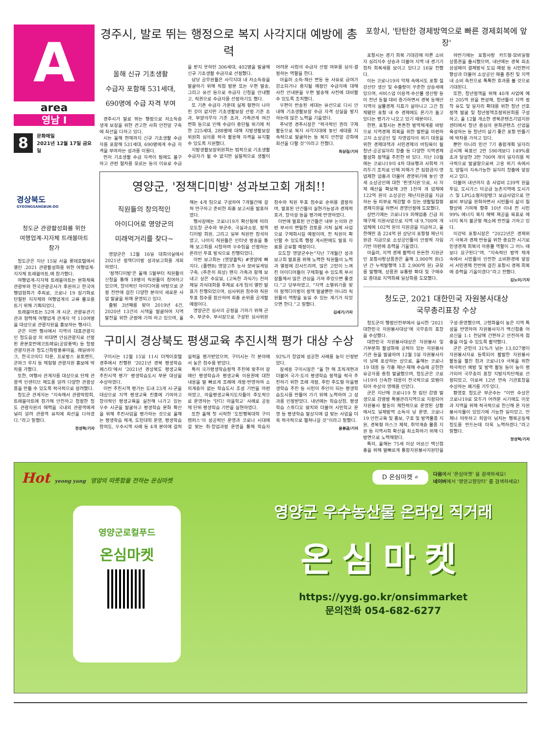A
area
영남 I
8
문화매일
2021년 12월 17일 금요일
경상북도
GYEONGSANGBUK-DO
청도군 관광활성화를 위한
여행업계-지자체 트래블마트
참가
청도군은 지난 15일 서울 롯데호텔에서 열린 .2021 관광활성화를 위한 여행업계-지자체 트래블마트.에 참가했다.
여행업계-지자체 트래블마트는 문화체육관광부와 한국관광공사가 후원하고 한국여행업협회가 주최로, 코로나 19 장기화로 단절된 지자체와 여행업계의 교류 물꼬를 트기 위해 기획되었다.
트래블마트는 52여 개 시군, 관광유관기관과 협력해 여행업계 관계자 약 110여명을 대상으로 관광자원을 홍보하는 행사다.
군은 이번 행사에서 지역의 대표관광지인 청도읍성 외 비대면 안심관광지로 선정된 운문호반에코트레일(공암풍벽) 등 청정 관광자원과 청도신화랑풍류마을, 레일바이크, 한국코미디 타운, 프로방스 포토랜드, 군파크 루지 등 체험형 관광자원 홍보에 박차를 가했다.
또한, 여행사 관계자를 대상으로 단체 관광객 인센티브 제도를 알려 다양한 관광상품을 만들 수 있도록 적극적으로 장려했다.
청도군 관계자는 “지속해서 관광박람회, 트래블마트에 참가해 안전하고 청정한 청도 관광자원의 매력을 국내외 관광객에게 널리 알려 관광객 유치에 최선을 다하겠다.”라고 말했다.
정성혁/기자
경주시, 발로 뛰는 행정으로 복지 사각지대 예방에 총력
올해 신규 기초생활
수급자 포함해 531세대,
690명에 수급 자격 부여
경주시가 발로 뛰는 행정으로 저소득층 생계 보장을 위한 견고한 사회 안전망 구축에 최선을 다하고 있다.
시는 올해 현재까지 신규 기초생활 수급자를 포함해 531세대, 690명에게 수급 자격을 부여하는 성과를 이뤘다.
먼저 기초생활 수급 자격이 됨에도 불구하고 관련 절차를 모르는 등의 이유로 수급을 받지 못하던 306세대, 402명을 발굴해 신규 기초생활 수급자로 선정했다.
담당 공무원들은 사각지대 내 저소득층을 발굴하기 위해 직접 방문 또는 우편 발송, 그리고 유선 등으로 수급자 신청을 안내했고, 직권으로 수급자를 선정하기도 했다.
또 기존 수급자 가운데 실제 형편이 나아진 것이 없지만 기초생활보장 선정 기준 초과, 부양의무자 기준 초과, 가족관계 여건 변화 등으로 인해 수급이 중단될 위기에 처한 225세대, 288명에 대해 지방생활보장위원회 심의를 적극 활용해 자격을 유지할 수 있도록 지원했다.
지방생활보장위원회는 법적으로 기초생활 수급자가 될 수 없지만 실질적으로 생활이 어려운 사람의 수급자 선정 여부를 심의·결정하는 역할을 한다.
아울러 소득·재산 변동 등 사유로 급여가 감소되거나 중지될 예정인 수급자에 대해 사전 안내문을 우편 발송해 사전에 대비할 수 있도록 조치했다.
우편이 반송된 세대는 유선으로 다시 안내해 기초생활보장 수급 자격 상실을 방지하는데 많은 노력을 기울였다.
주낙영 경주시장은 “적극적인 권리 구제활동으로 복지 사각지대에 놓인 세대를 지속적으로 발굴하는 등 복지 안전망 강화에 최선을 다할 것”이라고 전했다.
최상길/기자
영양군, '정책디미방' 성과보고회 개최!!
직원들의 창의적인
아이디어로 영양군의
미래먹거리를 찾다~
영양군은 12월 16일 대회의실에서 2021년 정책디미방 성과보고회를 개최하였다.
'정책디미방'은 올해 5월부터 직원들의 신청을 통해 18명의 직원들이 참여하고 있으며, 창의적인 아이디어를 바탕으로 군정 전반에 걸친 다양한 분야의 새로운 사업 발굴을 위해 운영되고 있다.
출범 3년째를 맞아 2019년 4건, 2020년 13건의 시책을 발굴하여 지역 발전을 위한 군정에 기여 하고 있으며, 올해는 4개 팀으로 구성하여 7개월간에 걸쳐 연구하고 준비한 최종 보고서를 발표하였다.
행사장에는 코로나19가 확산됨에 따라 오도창 군수와 부군수, 국실과소장, 정책디미방 회원, 그리고 일부 직원만 참석하였고, 나머지 직원들은 인터넷 방송을 통해 보고회를 시청하며 우수팀을 선정하는 온라인 투표 방식으로 진행되었다.
이번 보고회는 (영양흘릭) #영양에 빠지다, (플랜B) 영양고추 농사 모바일게임 구축, (주준히 최상) 왠지 가족과 함께 보내고 싶은 수요일, (고독한 괴식가) 천하제일 괴식대회를 주제로 4개 팀의 열띤 발표가 진행되었으며, 심사위원 점수와 직원 투표 점수를 합산하여 최종 순위를 공개할 예정이다.
영양군은 심사의 공정을 기하기 위해 군수, 부군수, 부서장으로 구성된 심사위원 점수와 직원 투표 점수로 순위를 결정하며, 발표된 안건들의 실현가능성과 경제적 효과, 창의성 등을 평가에 반영하였다.
이번에 발표된 안건들은 내부 논의와 관련 부서의 면밀한 검토를 거쳐 실제 사업으로 구체화시킬 예정이며, 전 직원이 확인할 수 있도록 행정 게시판에도 발표 자료를 공유할 예정이다.
오도창 영양군수는“지난 7개월간 성과보고회 발표를 위해 노력한 직원들의 노력과 열정에 감사드리며, 많은 고민이 느껴진 아이디어들이 구체화될 수 있도록 부서장들께서 많은 관심을 가져 주었으면 좋겠다.”고 당부하였고, “지역 소멸위기를 맞아 정책디미방이 정책 발굴뿐만 아니라 직원들의 역량을 높일 수 있는 계기가 되었으면 한다.”고 말했다.
김세기/기자
구미시 경상북도 평생교육 추진시책 평가 대상 수상
구미시는 12월 15일 11시 더케이호텔 경주에서 진행된 ‘2021년 경북 평생학습 페스타’에서 ‘2021년 경상북도 평생교육 추진시책 평가’ 평생학습도시 부문 대상을 수상하였다.
이번 추진시책 평가는 도내 23개 시·군을 대상으로 지역 평생교육 진흥에 기여하고 창의적인 평생교육을 실천해 나가고 있는 우수 시군을 발굴하고 평생학습 문화 확산을 위해 추진사업을 평가하는 것으로 올해는 평생학습 체계, 도민대학 운영, 평생학습 참여도, 우수시책 사례 등 4개 분야에 걸쳐 실적을 평가받았으며, 구미시는 각 분야에서 높은 점수를 받았다.
특히 국가평생학습정책 추진에 맞추어 장애인 평생학습과 평생교육 이용권에 대한 내용을 발 빠르게 조례에 개정·반영하여 소외계층이 없는 학습도시 조성 기반을 마련하였고, 마을평생교육지도자들이 주도적으로 운영하는 ‘단디! 마을학교’ 사례로 공동체 단위 평생학습 기반을 실현하였다.
또한 올해 첫 시작한 ‘도민행복대학 구미캠퍼스’의 성공적인 운영과 코로나 시대에 걸 맞는 취·창업과정 운영을 통해 학습자 92%가 창업에 성공한 사례를 높이 인정받았다.
장세용 구미시장은 “올 한 해 조직개편과 더불어 국가·도의 평생학습 정책을 적극 추진하기 위한 조례 개정, 주민 주도형 마을평생학습 추진 등 시민이 주인이 되는 평생학습도시를 만들어 가기 위해 노력하여 그 성과를 인정받았다. 내년에는 학습상점, 평생학습 스튜디오 설치와 더불어 시민학교 운영 등 평생학습 발상지에 걸 맞는 사업을 더욱 적극적으로 펼쳐나갈 것”이라고 말했다.
윤봉금/기자
포항시, '탄탄한 경제방역으로 빠른 경제회복에 앞장'
포항시는 경기 회복 기대감에 따른 소비자 심리지수 상승과 더불어 지역 내 경기가 점차 회복세를 보이고 있다고 16일 전했다.
이는 코로나19의 악재 속에서도 포항 철강산단 생산 및 수출량이 꾸준한 상승세에 있으며, 서비스업 이용객·수산물 생산량 등이 전년 동월 대비 증가하면서 경북 동해안 지역의 실물경제 지표가 살아나고 그간 침체됐던 포항 내 수 경제에도 온기가 돌고 있다는 평가가 나오고 있기 때문이다.
한편, 포항시는 튼튼한 방역체계를 바탕으로 지역경제 회복을 위한 발판을 마련하고자 소상공인 및 자영업자의 위기 대응을 위한 경제대책과 서민경제의 버팀목이 될 청년·공공일자리 창출 등 다양한 지역경제 활성화 정책을 추진한 바 있다. 지난 10월에는 코로나19의 4차 대유행과 사회적 거리두기 조치로 인해 피해가 큰 집합금지·영업제한 업종과 더불어 경영위기에 놓인 영세 소상공인에 대한 ‘핀셋지원’으로, 시 자체 예산을 확보해 3만 1천여 개 업체에 122억 원의 소상공인 재난지원금을 지급하는 등 피부로 체감할 수 있는 생활밀접형 경제지원을 하면서 경영안정에 도모했다.
상반기에는 코로나19 피해업종 긴급 피해구제 지원사업으로 지역 내 9,700여 개 업체에 102억 원의 지원금을 지급하고, 올 한해만 총 224억 원 상당의 포항형 재난지원금 지급으로 소상공인들의 안정적 자립기반 마련에 총력을 기울였다.
아울러, 지역 경제 활력의 든든한 지원군인 포항사랑상품권은 올해 3,900억 원(5년 간 누적발행액 1조 2,900억 원) 규모를 발행해, 상품권 유통량 확대 및 구매수요 증대로 지역화폐 일상화를 도모했다.
하반기에는 포항사랑 카드형·모바일형 상품권을 출시했으며, 내년에는 경북 최초 삼성페이 결제방식 도입 예정 등 시민편의 향상과 더불어 소상공인 매출 증진 및 지역 내 소비 촉진으로 톡톡한 효과를 볼 것으로 기대된다.
또한, 청년정책을 위해 40개 사업에 예산 205억 원을 편성해, 청년들의 지역 정착 유도 및 일자리 확대를 위한 청년 선호 정책 발굴 및 청년정책조정위원회를 구성하고, 올 12월 개소한 경북콘텐츠기업지원센터에서 청년 중심의 문화콘텐츠 산업을 육성하는 등 청년이 살기 좋은 포항 만들기에 박차를 가하고 있다.
뿐만 아니라 민선 7기 종합계획 일자리 공시제 목표인 2만 590개보다 149%를 초과 달성한 3만 700여 개의 일자리를 적극적으로 발굴함으로써 고용 위기 속에서도 양질의 지속가능한 일자리 창출에 앞장서고 있다.
더불어 내년까지 총 사업비 239억 원을 투입, 도시가스 미공급 농촌지역에 도시가스 및 LPG소형저장탱크 보급사업으로 연료비 부담을 완화하면서 시민들의 삶의 질 향상에 기여해 향후 10년 이내 전 시민 99% 에너지 복지 혜택 제공을 목표로 에너지 복지 불균형 해소에 만전을 기하고 있다.
이강덕 포항시장은 “2022년은 경제위기 극복과 경제 반등을 위한 중요한 시기로 민생경제 회복의 마중물 역할이 그 어느 때보다 요구된다”며, “지속적인 방역 체계 속에서 시민들의 안전한 소비환경에 앞장서 서민경제 전반에 걸친 포항시 경제 회복에 총력을 기울이겠다”라고 전했다.
김노이/기자
청도군, 2021 대한민국 자원봉사대상
국무총리표창 수상
청도군이 행정안전부에서 실시한 ‘2021 대한민국 자원봉사대상’에 국무총리 표창을 수상했다.
대한민국 자원봉사대상은 자원봉사 및 기부문화 활성화에 공적이 있는 자원봉사기관 등을 발굴하여 12월 5일 자원봉사자의 날에 포상하는 상으로, 올해는 코로나19 대응 등 각종 재난·재해 수습에 공헌한 유공자를 중점 발굴했으며, 청도군은 코로나19의 신속한 대응이 전국적으로 모범이 되어 수상의 영예를 안았다.
군은 지난해 코로나19 첫 집단 감염 발생으로 감염병 특별관리지역으로 지정되어 자원봉사 활동이 제한적으로 운영된 상황에서도 일제방역 소독의 날 운영, 코로나19 안전교육 및 홍보, 구호 및 방역물품 지원, 경북형 마스크 제작, 취약계층 물품 지원 등 지역사회 확산을 최소화하기 위해 다방면으로 노력해왔다.
특히, 올해는 75세 이상 어르신 백신접종을 위해 발빠르게 통합자원봉사지원단을 구성·운영했으며, 고령화율이 높은 지역 특성을 반영하여 자원봉사자가 백신접종 어르신을 1:1 전담해 간편하고 안전하게 접종을 마칠 수 있도록 활약했다.
군은 군민의 31%가 넘는 13,027명이 자원봉사자로 등록되어 활발한 자원봉사 활동을 펼친 점과 코로나19 극복을 위한 적극적인 예방 및 방역 활동 등이 높이 평가되어 국무총리 표창 지방자치단체로 선정되었고, 이로써 12년 연속 기관표창을 수상하는 쾌거를 거두었다.
황영호 청도군 부군수는 “이번 수상은 코로나19로 모두가 어려운 시기에도 이웃과 지역을 위해 적극적으로 헌신해 온 자원봉사자들이 있었기에 가능한 일이었고, 언제나 따뜻하고 희망이 넘치는 행복공동체 청도를 만드는데 더욱 노력하겠다.”라고 말했다.
정성혁/기자
Hot yeong yang 영양의 따뜻함을 전하는 온심마켓
영양군로컬푸드
온심마켓
D 온심마켓 ⌕
다음에서 ‘온심마켓’ 을 검색하세요!
네이버에서 ‘영양고향장터’ 를 검색하세요!
영양군 우수농산물 온라인 직거래
온심마켓
https://yyg.go.kr/onsimmarket
문의전화 054-682-6277